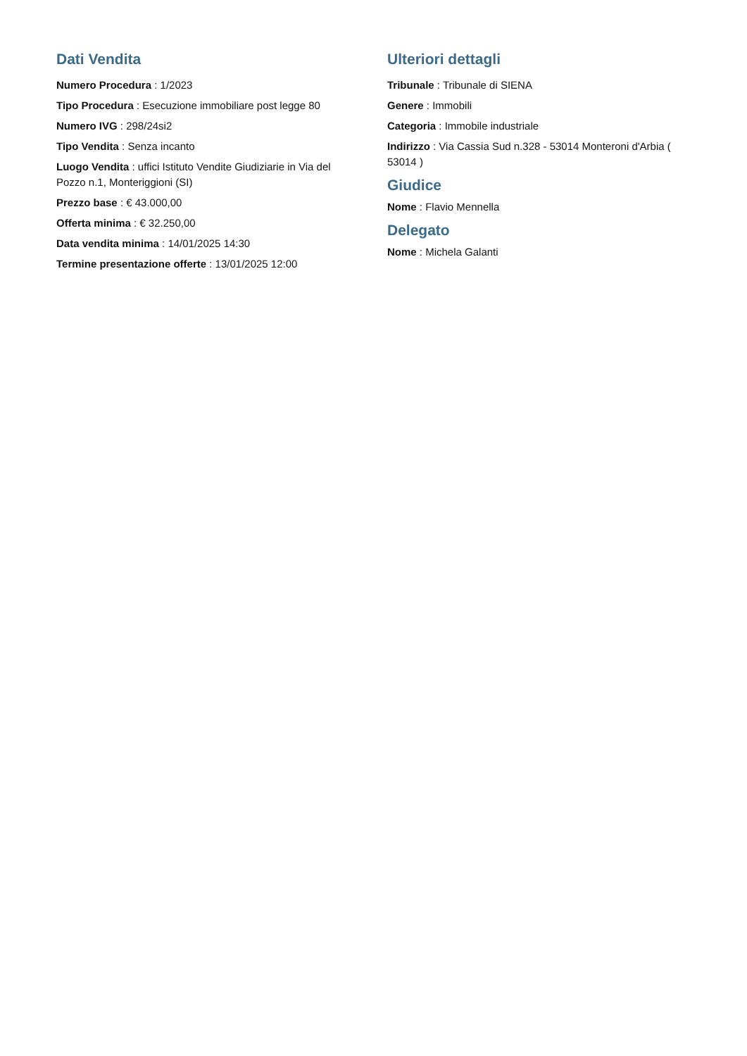Dati Vendita
Numero Procedura : 1/2023
Tipo Procedura : Esecuzione immobiliare post legge 80
Numero IVG : 298/24si2
Tipo Vendita : Senza incanto
Luogo Vendita : uffici Istituto Vendite Giudiziarie in Via del Pozzo n.1, Monteriggioni (SI)
Prezzo base : € 43.000,00
Offerta minima : € 32.250,00
Data vendita minima : 14/01/2025 14:30
Termine presentazione offerte : 13/01/2025 12:00
Ulteriori dettagli
Tribunale : Tribunale di SIENA
Genere : Immobili
Categoria : Immobile industriale
Indirizzo : Via Cassia Sud n.328 - 53014 Monteroni d'Arbia ( 53014 )
Giudice
Nome : Flavio Mennella
Delegato
Nome : Michela Galanti